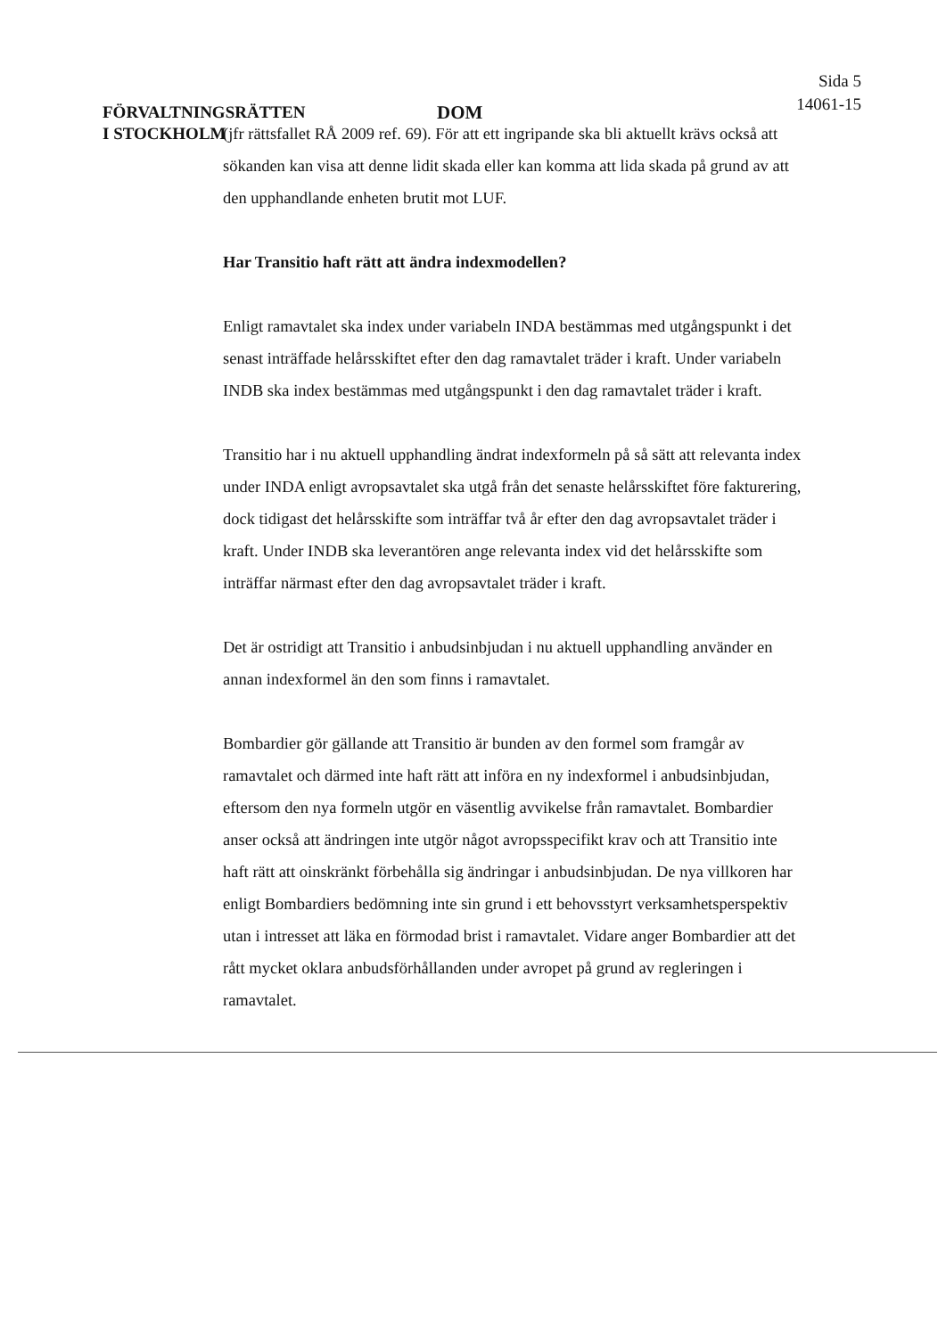FÖRVALTNINGSRÄTTEN
I STOCKHOLM
DOM
Sida 5
14061-15
(jfr rättsfallet RÅ 2009 ref. 69). För att ett ingripande ska bli aktuellt krävs också att sökanden kan visa att denne lidit skada eller kan komma att lida skada på grund av att den upphandlande enheten brutit mot LUF.
Har Transitio haft rätt att ändra indexmodellen?
Enligt ramavtalet ska index under variabeln INDA bestämmas med utgångspunkt i det senast inträffade helårsskiftet efter den dag ramavtalet träder i kraft. Under variabeln INDB ska index bestämmas med utgångspunkt i den dag ramavtalet träder i kraft.
Transitio har i nu aktuell upphandling ändrat indexformeln på så sätt att relevanta index under INDA enligt avropsavtalet ska utgå från det senaste helårsskiftet före fakturering, dock tidigast det helårsskifte som inträffar två år efter den dag avropsavtalet träder i kraft. Under INDB ska leverantören ange relevanta index vid det helårsskifte som inträffar närmast efter den dag avropsavtalet träder i kraft.
Det är ostridigt att Transitio i anbudsinbjudan i nu aktuell upphandling använder en annan indexformel än den som finns i ramavtalet.
Bombardier gör gällande att Transitio är bunden av den formel som framgår av ramavtalet och därmed inte haft rätt att införa en ny indexformel i anbudsinbjudan, eftersom den nya formeln utgör en väsentlig avvikelse från ramavtalet. Bombardier anser också att ändringen inte utgör något avropsspecifikt krav och att Transitio inte haft rätt att oinskränkt förbehålla sig ändringar i anbudsinbjudan. De nya villkoren har enligt Bombardiers bedömning inte sin grund i ett behovsstyrt verksamhetsperspektiv utan i intresset att läka en förmodad brist i ramavtalet. Vidare anger Bombardier att det rått mycket oklara anbudsförhållanden under avropet på grund av regleringen i ramavtalet.